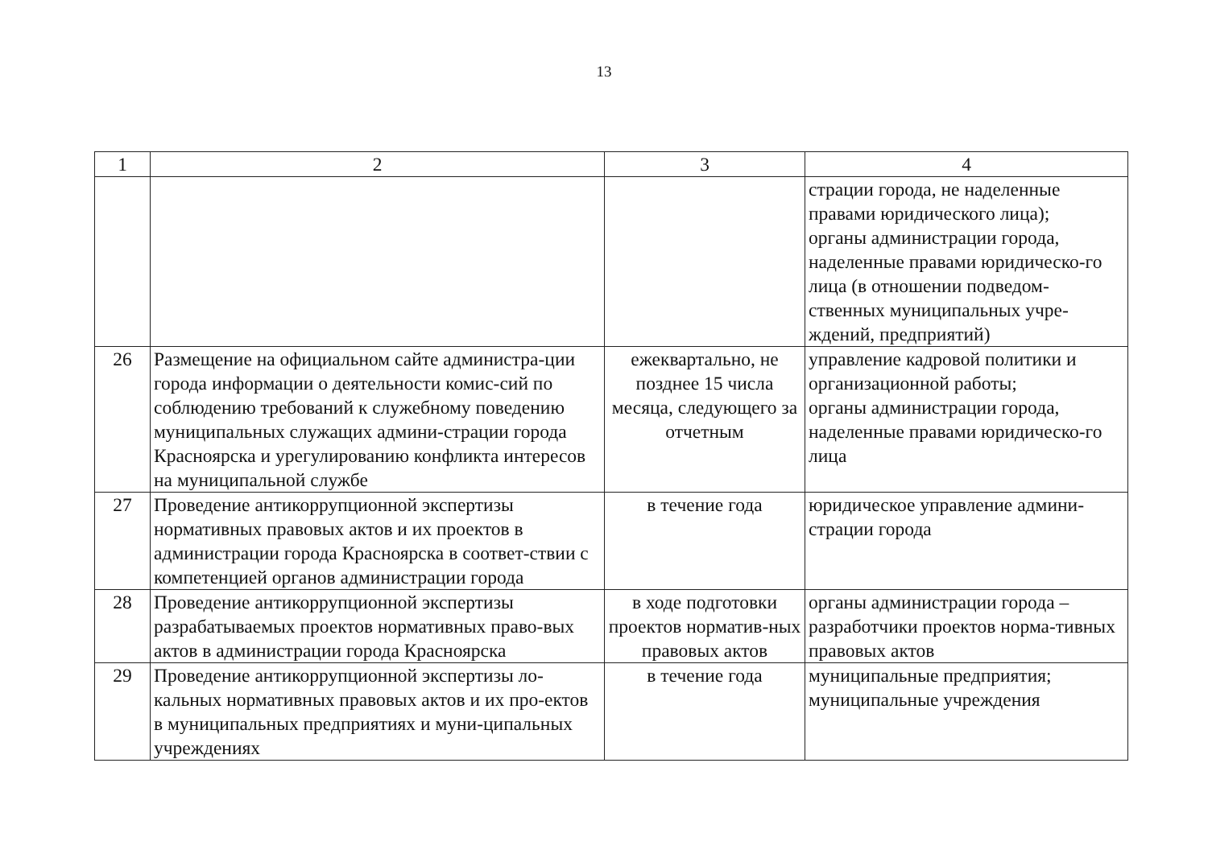13
| 1 | 2 | 3 | 4 |
| --- | --- | --- | --- |
| | | | страции города, не наделенные правами юридического лица); органы администрации города, наделенные правами юридическо-го лица (в отношении подведом-ственных муниципальных учре-ждений, предприятий) |
| 26 | Размещение на официальном сайте администра-ции города информации о деятельности комис-сий по соблюдению требований к служебному поведению муниципальных служащих админи-страции города Красноярска и урегулированию конфликта интересов на муниципальной службе | ежеквартально, не позднее 15 числа месяца, следующего за отчетным | управление кадровой политики и организационной работы; органы администрации города, наделенные правами юридическо-го лица |
| 27 | Проведение антикоррупционной экспертизы нормативных правовых актов и их проектов в администрации города Красноярска в соответ-ствии с компетенцией органов администрации города | в течение года | юридическое управление админи-страции города |
| 28 | Проведение антикоррупционной экспертизы разрабатываемых проектов нормативных право-вых актов в администрации города Красноярска | в ходе подготовки проектов норматив-ных правовых актов | органы администрации города – разработчики проектов норма-тивных правовых актов |
| 29 | Проведение антикоррупционной экспертизы ло-кальных нормативных правовых актов и их про-ектов в муниципальных предприятиях и муни-ципальных учреждениях | в течение года | муниципальные предприятия; муниципальные учреждения |